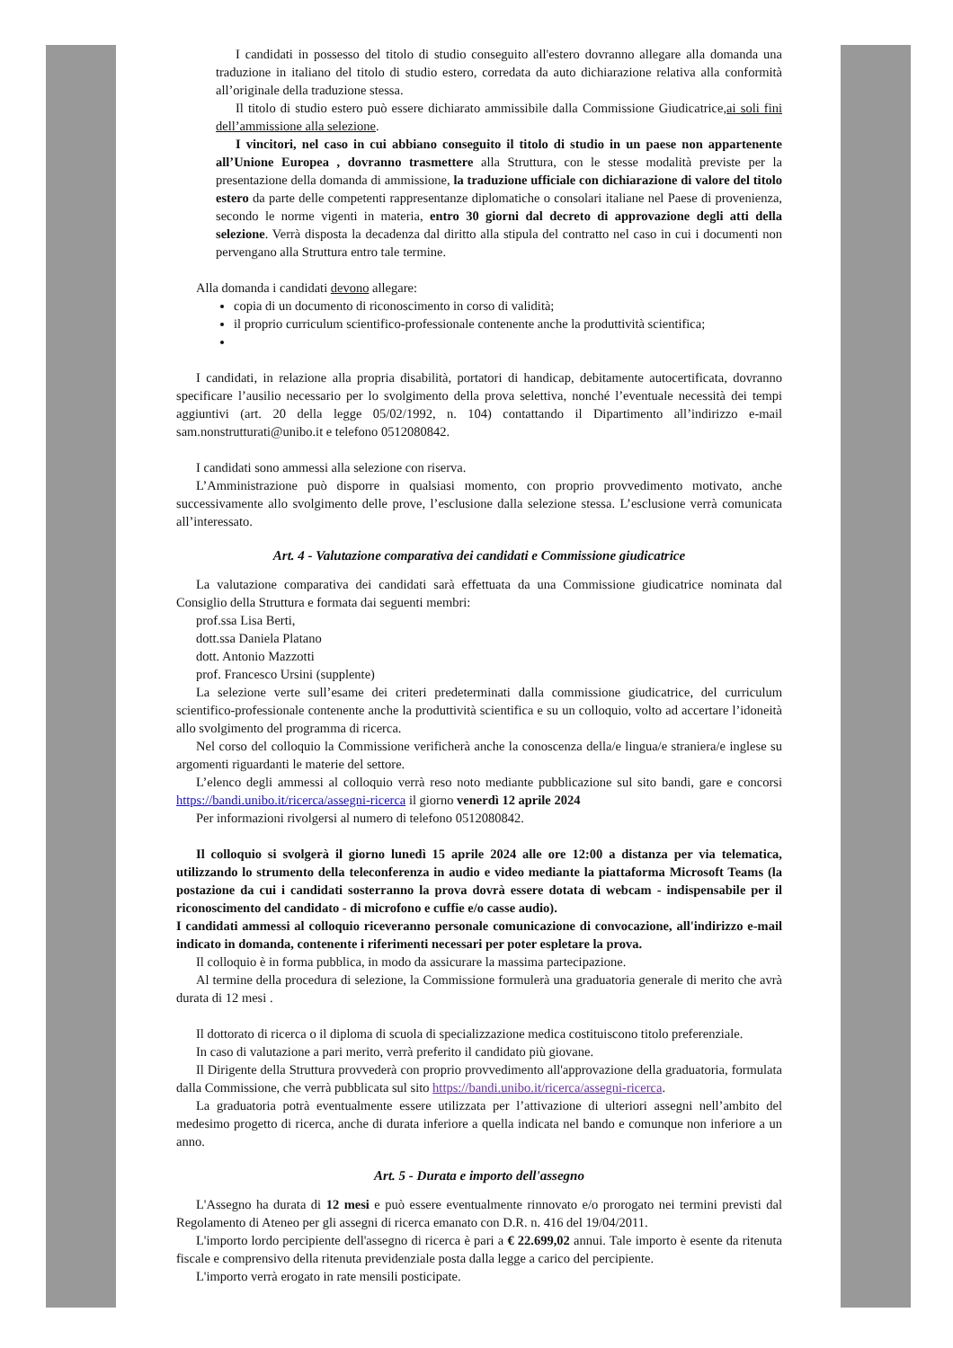I candidati in possesso del titolo di studio conseguito all'estero dovranno allegare alla domanda una traduzione in italiano del titolo di studio estero, corredata da auto dichiarazione relativa alla conformità all’originale della traduzione stessa.
Il titolo di studio estero può essere dichiarato ammissibile dalla Commissione Giudicatrice,ai soli fini dell’ammissione alla selezione.
I vincitori, nel caso in cui abbiano conseguito il titolo di studio in un paese non appartenente all’Unione Europea , dovranno trasmettere alla Struttura, con le stesse modalità previste per la presentazione della domanda di ammissione, la traduzione ufficiale con dichiarazione di valore del titolo estero da parte delle competenti rappresentanze diplomatiche o consolari italiane nel Paese di provenienza, secondo le norme vigenti in materia, entro 30 giorni dal decreto di approvazione degli atti della selezione. Verrà disposta la decadenza dal diritto alla stipula del contratto nel caso in cui i documenti non pervengano alla Struttura entro tale termine.
Alla domanda i candidati devono allegare:
copia di un documento di riconoscimento in corso di validità;
il proprio curriculum scientifico-professionale contenente anche la produttività scientifica;
I candidati, in relazione alla propria disabilità, portatori di handicap, debitamente autocertificata, dovranno specificare l’ausilio necessario per lo svolgimento della prova selettiva, nonché l’eventuale necessità dei tempi aggiuntivi (art. 20 della legge 05/02/1992, n. 104) contattando il Dipartimento all’indirizzo e-mail sam.nonstrutturati@unibo.it e telefono 0512080842.
I candidati sono ammessi alla selezione con riserva.
L’Amministrazione può disporre in qualsiasi momento, con proprio provvedimento motivato, anche successivamente allo svolgimento delle prove, l’esclusione dalla selezione stessa. L’esclusione verrà comunicata all’interessato.
Art. 4 - Valutazione comparativa dei candidati e Commissione giudicatrice
La valutazione comparativa dei candidati sarà effettuata da una Commissione giudicatrice nominata dal Consiglio della Struttura e formata dai seguenti membri:
prof.ssa Lisa Berti,
dott.ssa Daniela Platano
dott. Antonio Mazzotti
prof. Francesco Ursini (supplente)
La selezione verte sull’esame dei criteri predeterminati dalla commissione giudicatrice, del curriculum scientifico-professionale contenente anche la produttività scientifica e su un colloquio, volto ad accertare l’idoneità allo svolgimento del programma di ricerca.
Nel corso del colloquio la Commissione verificherà anche la conoscenza della/e lingua/e straniera/e inglese su argomenti riguardanti le materie del settore.
L’elenco degli ammessi al colloquio verrà reso noto mediante pubblicazione sul sito bandi, gare e concorsi https://bandi.unibo.it/ricerca/assegni-ricerca il giorno venerdì 12 aprile 2024
Per informazioni rivolgersi al numero di telefono 0512080842.
Il colloquio si svolgerà il giorno lunedì 15 aprile 2024 alle ore 12:00 a distanza per via telematica, utilizzando lo strumento della teleconferenza in audio e video mediante la piattaforma Microsoft Teams (la postazione da cui i candidati sosterranno la prova dovrà essere dotata di webcam - indispensabile per il riconoscimento del candidato - di microfono e cuffie e/o casse audio).
I candidati ammessi al colloquio riceveranno personale comunicazione di convocazione, all'indirizzo e-mail indicato in domanda, contenente i riferimenti necessari per poter espletare la prova.
Il colloquio è in forma pubblica, in modo da assicurare la massima partecipazione.
Al termine della procedura di selezione, la Commissione formulerà una graduatoria generale di merito che avrà durata di 12 mesi .
Il dottorato di ricerca o il diploma di scuola di specializzazione medica costituiscono titolo preferenziale.
In caso di valutazione a pari merito, verrà preferito il candidato più giovane.
Il Dirigente della Struttura provvederà con proprio provvedimento all'approvazione della graduatoria, formulata dalla Commissione, che verrà pubblicata sul sito https://bandi.unibo.it/ricerca/assegni-ricerca.
La graduatoria potrà eventualmente essere utilizzata per l’attivazione di ulteriori assegni nell’ambito del medesimo progetto di ricerca, anche di durata inferiore a quella indicata nel bando e comunque non inferiore a un anno.
Art. 5 - Durata e importo dell'assegno
L'Assegno ha durata di 12 mesi e può essere eventualmente rinnovato e/o prorogato nei termini previsti dal Regolamento di Ateneo per gli assegni di ricerca emanato con D.R. n. 416 del 19/04/2011.
L'importo lordo percipiente dell'assegno di ricerca è pari a € 22.699,02 annui. Tale importo è esente da ritenuta fiscale e comprensivo della ritenuta previdenziale posta dalla legge a carico del percipiente.
L'importo verrà erogato in rate mensili posticipate.